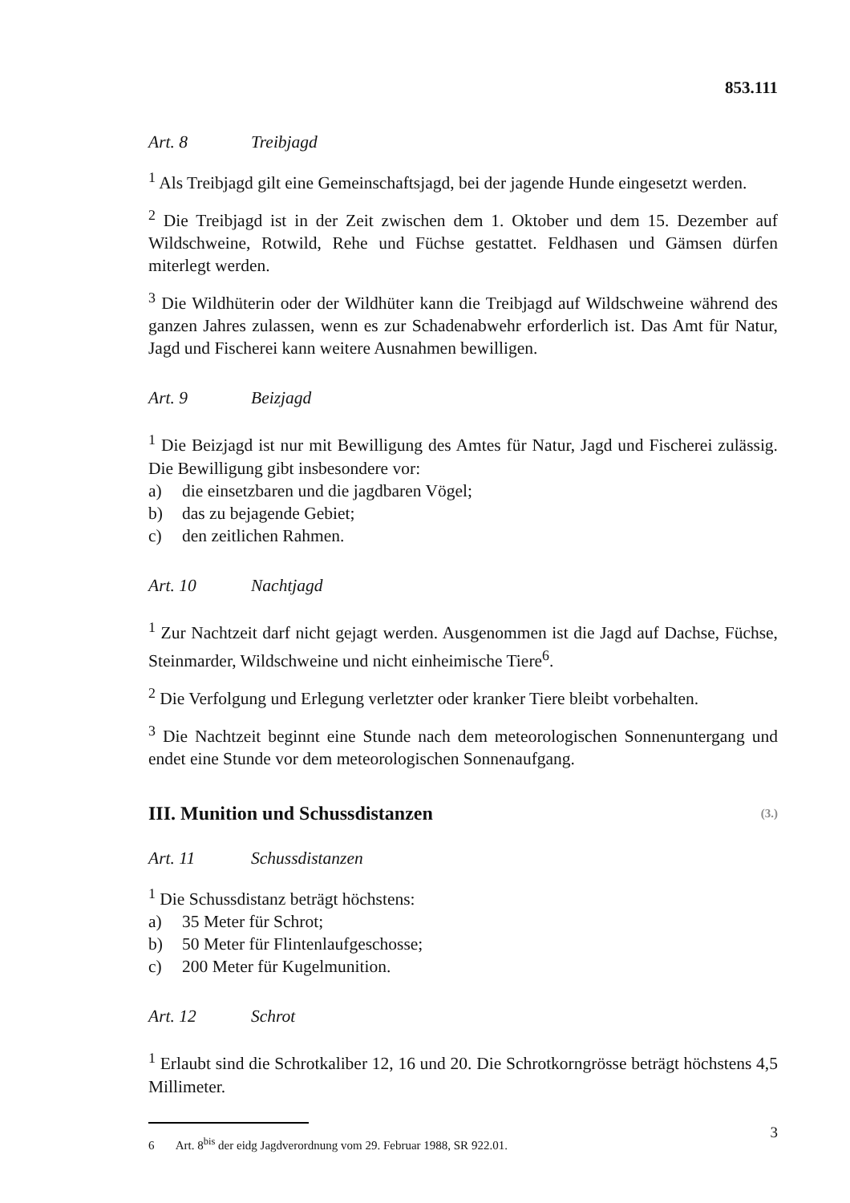853.111
Art. 8 Treibjagd
<sup>1</sup> Als Treibjagd gilt eine Gemeinschaftsjagd, bei der jagende Hunde eingesetzt werden.
<sup>2</sup> Die Treibjagd ist in der Zeit zwischen dem 1. Oktober und dem 15. Dezember auf Wildschweine, Rotwild, Rehe und Füchse gestattet. Feldhasen und Gämsen dürfen miterlegt werden.
<sup>3</sup> Die Wildhüterin oder der Wildhüter kann die Treibjagd auf Wildschweine wäh­rend des ganzen Jahres zulassen, wenn es zur Schadenabwehr erforderlich ist. Das Amt für Natur, Jagd und Fischerei kann weitere Ausnahmen bewilligen.
Art. 9 Beizjagd
<sup>1</sup> Die Beizjagd ist nur mit Bewilligung des Amtes für Natur, Jagd und Fischerei zulässig. Die Bewilligung gibt insbesondere vor:
a) die einsetzbaren und die jagdbaren Vögel;
b) das zu bejagende Gebiet;
c) den zeitlichen Rahmen.
Art. 10 Nachtjagd
<sup>1</sup> Zur Nachtzeit darf nicht gejagt werden. Ausgenommen ist die Jagd auf Dachse, Füchse, Steinmarder, Wildschweine und nicht einheimische Tiere<sup>6</sup>.
<sup>2</sup> Die Verfolgung und Erlegung verletzter oder kranker Tiere bleibt vorbehalten.
<sup>3</sup> Die Nachtzeit beginnt eine Stunde nach dem meteorologischen Sonnenunter­gang und endet eine Stunde vor dem meteorologischen Sonnenaufgang.
III. Munition und Schussdistanzen (3.)
Art. 11 Schussdistanzen
<sup>1</sup> Die Schussdistanz beträgt höchstens:
a) 35 Meter für Schrot;
b) 50 Meter für Flintenlaufgeschosse;
c) 200 Meter für Kugelmunition.
Art. 12 Schrot
<sup>1</sup> Erlaubt sind die Schrotkaliber 12, 16 und 20. Die Schrotkorngrösse beträgt höchstens 4,5 Millimeter.
6 Art. 8<sup>bis</sup> der eidg Jagdverordnung vom 29. Februar 1988, SR 922.01.
3